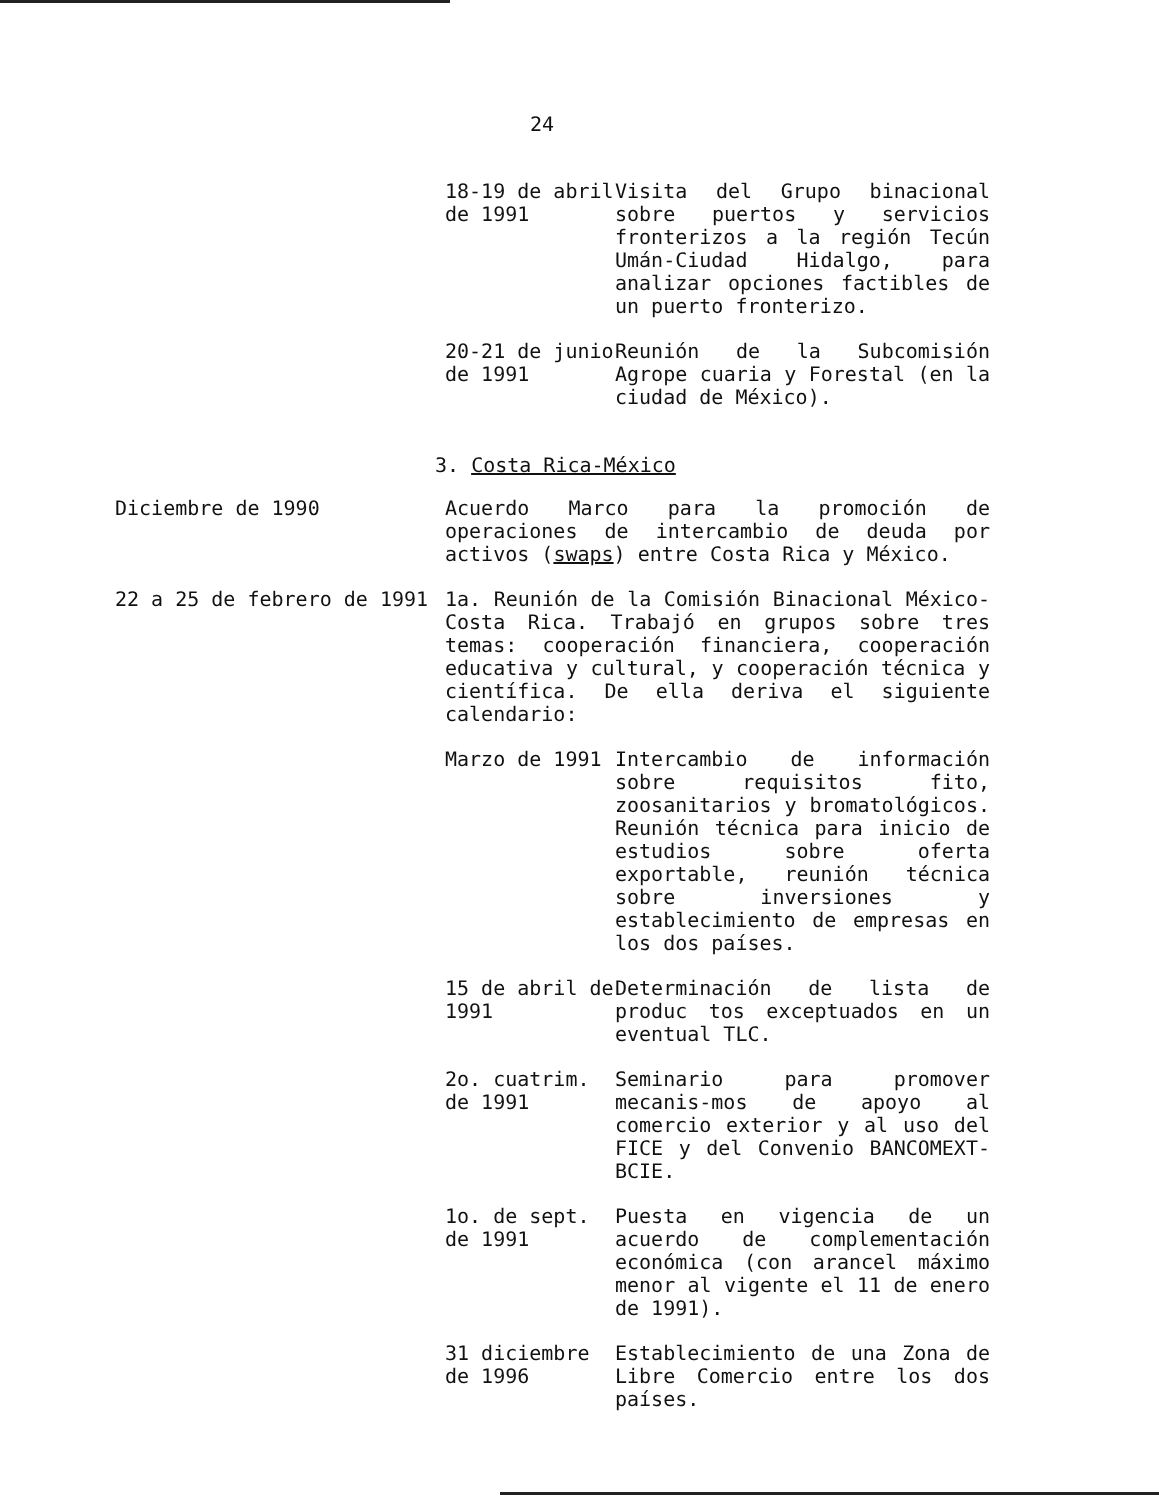24
18-19 de abril de 1991
Visita del Grupo binacional sobre puertos y servicios fronterizos a la región Tecún Umán-Ciudad Hidalgo, para analizar opciones factibles de un puerto fronterizo.
20-21 de junio de 1991
Reunión de la Subcomisión Agrope cuaria y Forestal (en la ciudad de México).
3. Costa Rica-México
Diciembre de 1990 Acuerdo Marco para la promoción de operaciones de intercambio de deuda por activos (swaps) entre Costa Rica y México.
22 a 25 de febrero de 1991 1a. Reunión de la Comisión Binacional México-Costa Rica. Trabajó en grupos sobre tres temas: cooperación financiera, cooperación educativa y cultural, y cooperación técnica y científica. De ella deriva el siguiente calendario:
Marzo de 1991 Intercambio de información sobre requisitos fito, zoosanitarios y bromatológicos. Reunión técnica para inicio de estudios sobre oferta exportable, reunión técnica sobre inversiones y establecimiento de empresas en los dos países.
15 de abril de 1991
Determinación de lista de produc tos exceptuados en un eventual TLC.
2o. cuatrim. de 1991
Seminario para promover mecanis-mos de apoyo al comercio exterior y al uso del FICE y del Convenio BANCOMEXT-BCIE.
1o. de sept. de 1991
Puesta en vigencia de un acuerdo de complementación económica (con arancel máximo menor al vigente el 11 de enero de 1991).
31 diciembre de 1996
Establecimiento de una Zona de Libre Comercio entre los dos países.